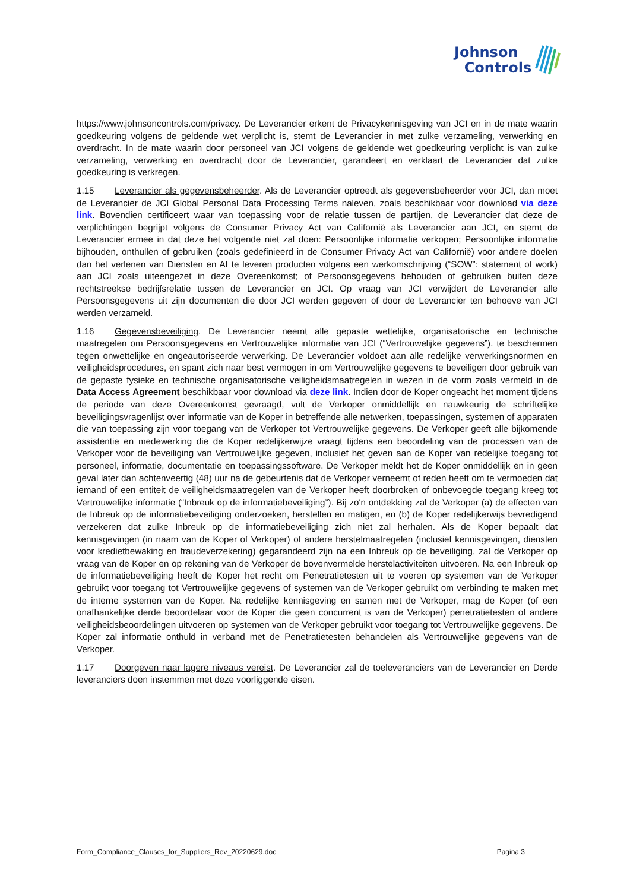Johnson
Controls
https://www.johnsoncontrols.com/privacy. De Leverancier erkent de Privacykennisgeving van JCI en in de mate waarin goedkeuring volgens de geldende wet verplicht is, stemt de Leverancier in met zulke verzameling, verwerking en overdracht. In de mate waarin door personeel van JCI volgens de geldende wet goedkeuring verplicht is van zulke verzameling, verwerking en overdracht door de Leverancier, garandeert en verklaart de Leverancier dat zulke goedkeuring is verkregen.
1.15 Leverancier als gegevensbeheerder. Als de Leverancier optreedt als gegevensbeheerder voor JCI, dan moet de Leverancier de JCI Global Personal Data Processing Terms naleven, zoals beschikbaar voor download via deze link. Bovendien certificeert waar van toepassing voor de relatie tussen de partijen, de Leverancier dat deze de verplichtingen begrijpt volgens de Consumer Privacy Act van Californië als Leverancier aan JCI, en stemt de Leverancier ermee in dat deze het volgende niet zal doen: Persoonlijke informatie verkopen; Persoonlijke informatie bijhouden, onthullen of gebruiken (zoals gedefinieerd in de Consumer Privacy Act van Californië) voor andere doelen dan het verlenen van Diensten en Af te leveren producten volgens een werkomschrijving (“SOW”: statement of work) aan JCI zoals uiteengezet in deze Overeenkomst; of Persoonsgegevens behouden of gebruiken buiten deze rechtstreekse bedrijfsrelatie tussen de Leverancier en JCI. Op vraag van JCI verwijdert de Leverancier alle Persoonsgegevens uit zijn documenten die door JCI werden gegeven of door de Leverancier ten behoeve van JCI werden verzameld.
1.16 Gegevensbeveiliging. De Leverancier neemt alle gepaste wettelijke, organisatorische en technische maatregelen om Persoonsgegevens en Vertrouwelijke informatie van JCI (“Vertrouwelijke gegevens”). te beschermen tegen onwettelijke en ongeautoriseerde verwerking. De Leverancier voldoet aan alle redelijke verwerkingsnormen en veiligheidsprocedures, en spant zich naar best vermogen in om Vertrouwelijke gegevens te beveiligen door gebruik van de gepaste fysieke en technische organisatorische veiligheidsmaatregelen in wezen in de vorm zoals vermeld in de Data Access Agreement beschikbaar voor download via deze link. Indien door de Koper ongeacht het moment tijdens de periode van deze Overeenkomst gevraagd, vult de Verkoper onmiddellijk en nauwkeurig de schriftelijke beveiligingsvragenlijst over informatie van de Koper in betreffende alle netwerken, toepassingen, systemen of apparaten die van toepassing zijn voor toegang van de Verkoper tot Vertrouwelijke gegevens. De Verkoper geeft alle bijkomende assistentie en medewerking die de Koper redelijkerwijze vraagt tijdens een beoordeling van de processen van de Verkoper voor de beveiliging van Vertrouwelijke gegeven, inclusief het geven aan de Koper van redelijke toegang tot personeel, informatie, documentatie en toepassingssoftware. De Verkoper meldt het de Koper onmiddellijk en in geen geval later dan achtenveertig (48) uur na de gebeurtenis dat de Verkoper verneemt of reden heeft om te vermoeden dat iemand of een entiteit de veiligheidsmaatregelen van de Verkoper heeft doorbroken of onbevoegde toegang kreeg tot Vertrouwelijke informatie (“Inbreuk op de informatiebeveiliging”). Bij zo'n ontdekking zal de Verkoper (a) de effecten van de Inbreuk op de informatiebeveiliging onderzoeken, herstellen en matigen, en (b) de Koper redelijkerwijs bevredigend verzekeren dat zulke Inbreuk op de informatiebeveiliging zich niet zal herhalen. Als de Koper bepaalt dat kennisgevingen (in naam van de Koper of Verkoper) of andere herstelmaatregelen (inclusief kennisgevingen, diensten voor kredietbewaking en fraudeverzekering) gegarandeerd zijn na een Inbreuk op de beveiliging, zal de Verkoper op vraag van de Koper en op rekening van de Verkoper de bovenvermelde herstelactiviteiten uitvoeren. Na een Inbreuk op de informatiebeveiliging heeft de Koper het recht om Penetratietesten uit te voeren op systemen van de Verkoper gebruikt voor toegang tot Vertrouwelijke gegevens of systemen van de Verkoper gebruikt om verbinding te maken met de interne systemen van de Koper. Na redelijke kennisgeving en samen met de Verkoper, mag de Koper (of een onafhankelijke derde beoordelaar voor de Koper die geen concurrent is van de Verkoper) penetratietesten of andere veiligheidsbeoordelingen uitvoeren op systemen van de Verkoper gebruikt voor toegang tot Vertrouwelijke gegevens. De Koper zal informatie onthuld in verband met de Penetratietesten behandelen als Vertrouwelijke gegevens van de Verkoper.
1.17 Doorgeven naar lagere niveaus vereist. De Leverancier zal de toeleveranciers van de Leverancier en Derde leveranciers doen instemmen met deze voorliggende eisen.
Form_Compliance_Clauses_for_Suppliers_Rev_20220629.doc Pagina 3